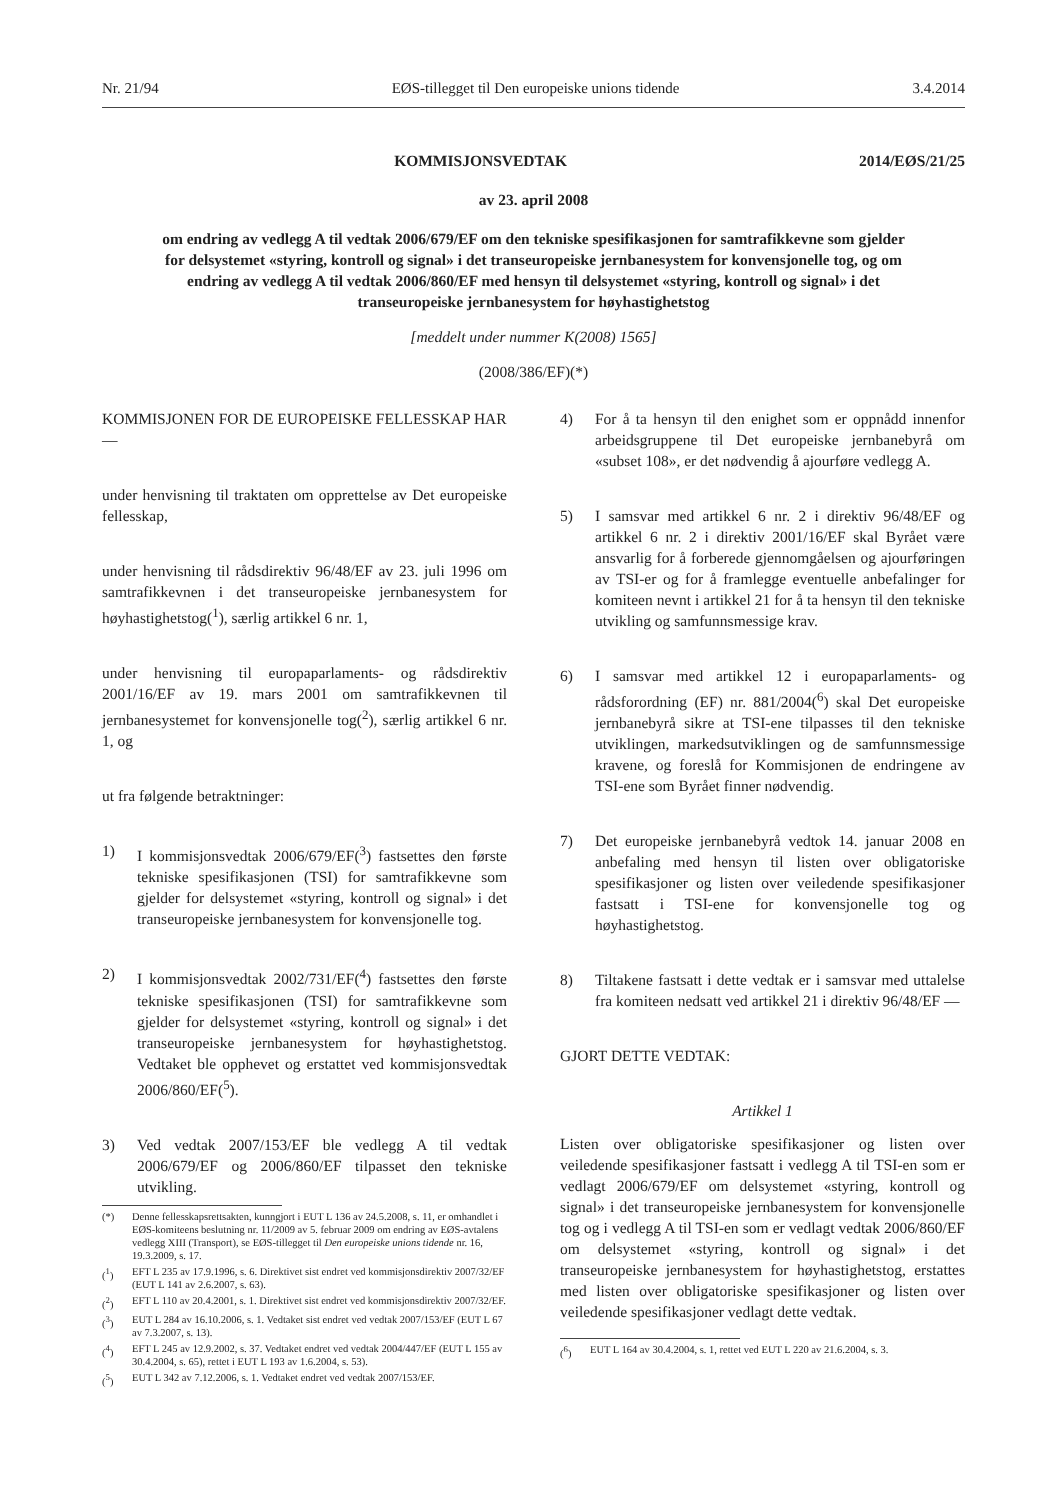Nr. 21/94 EØS-tillegget til Den europeiske unions tidende 3.4.2014
2014/EØS/21/25 KOMMISJONSVEDTAK
av 23. april 2008
om endring av vedlegg A til vedtak 2006/679/EF om den tekniske spesifikasjonen for samtrafikkevne som gjelder for delsystemet «styring, kontroll og signal» i det transeuropeiske jernbanesystem for konvensjonelle tog, og om endring av vedlegg A til vedtak 2006/860/EF med hensyn til delsystemet «styring, kontroll og signal» i det transeuropeiske jernbanesystem for høyhastighetstog
[meddelt under nummer K(2008) 1565]
(2008/386/EF)(*)
KOMMISJONEN FOR DE EUROPEISKE FELLESSKAP HAR —
under henvisning til traktaten om opprettelse av Det europeiske fellesskap,
under henvisning til rådsdirektiv 96/48/EF av 23. juli 1996 om samtrafikkevnen i det transeuropeiske jernbanesystem for høyhastighetstog(<sup>1</sup>), særlig artikkel 6 nr. 1,
under henvisning til europaparlaments- og rådsdirektiv 2001/16/EF av 19. mars 2001 om samtrafikkevnen til jernbanesystemet for konvensjonelle tog(<sup>2</sup>), særlig artikkel 6 nr. 1, og
ut fra følgende betraktninger:
1) I kommisjonsvedtak 2006/679/EF(<sup>3</sup>) fastsettes den første tekniske spesifikasjonen (TSI) for samtrafikkevne som gjelder for delsystemet «styring, kontroll og signal» i det transeuropeiske jernbanesystem for konvensjonelle tog.
2) I kommisjonsvedtak 2002/731/EF(<sup>4</sup>) fastsettes den første tekniske spesifikasjonen (TSI) for samtrafikkevne som gjelder for delsystemet «styring, kontroll og signal» i det transeuropeiske jernbanesystem for høyhastighetstog. Vedtaket ble opphevet og erstattet ved kommisjonsvedtak 2006/860/EF(<sup>5</sup>).
3) Ved vedtak 2007/153/EF ble vedlegg A til vedtak 2006/679/EF og 2006/860/EF tilpasset den tekniske utvikling.
(*) Denne fellesskapsrettsakten, kunngjort i EUT L 136 av 24.5.2008, s. 11, er omhandlet i EØS-komiteens beslutning nr. 11/2009 av 5. februar 2009 om endring av EØS-avtalens vedlegg XIII (Transport), se EØS-tillegget til Den europeiske unions tidende nr. 16, 19.3.2009, s. 17.
(<sup>1</sup>) EFT L 235 av 17.9.1996, s. 6. Direktivet sist endret ved kommisjonsdirektiv 2007/32/EF (EUT L 141 av 2.6.2007, s. 63).
(<sup>2</sup>) EFT L 110 av 20.4.2001, s. 1. Direktivet sist endret ved kommisjonsdirektiv 2007/32/EF.
(<sup>3</sup>) EUT L 284 av 16.10.2006, s. 1. Vedtaket sist endret ved vedtak 2007/153/EF (EUT L 67 av 7.3.2007, s. 13).
(<sup>4</sup>) EFT L 245 av 12.9.2002, s. 37. Vedtaket endret ved vedtak 2004/447/EF (EUT L 155 av 30.4.2004, s. 65), rettet i EUT L 193 av 1.6.2004, s. 53).
(<sup>5</sup>) EUT L 342 av 7.12.2006, s. 1. Vedtaket endret ved vedtak 2007/153/EF.
4) For å ta hensyn til den enighet som er oppnådd innenfor arbeidsgruppene til Det europeiske jernbanebyrå om «subset 108», er det nødvendig å ajourføre vedlegg A.
5) I samsvar med artikkel 6 nr. 2 i direktiv 96/48/EF og artikkel 6 nr. 2 i direktiv 2001/16/EF skal Byrået være ansvarlig for å forberede gjennomgåelsen og ajourføringen av TSI-er og for å framlegge eventuelle anbefalinger for komiteen nevnt i artikkel 21 for å ta hensyn til den tekniske utvikling og samfunnsmessige krav.
6) I samsvar med artikkel 12 i europaparlaments- og rådsforordning (EF) nr. 881/2004(<sup>6</sup>) skal Det europeiske jernbanebyrå sikre at TSI-ene tilpasses til den tekniske utviklingen, markedsutviklingen og de samfunnsmessige kravene, og foreslå for Kommisjonen de endringene av TSI-ene som Byrået finner nødvendig.
7) Det europeiske jernbanebyrå vedtok 14. januar 2008 en anbefaling med hensyn til listen over obligatoriske spesifikasjoner og listen over veiledende spesifikasjoner fastsatt i TSI-ene for konvensjonelle tog og høyhastighetstog.
8) Tiltakene fastsatt i dette vedtak er i samsvar med uttalelse fra komiteen nedsatt ved artikkel 21 i direktiv 96/48/EF —
GJORT DETTE VEDTAK:
Artikkel 1
Listen over obligatoriske spesifikasjoner og listen over veiledende spesifikasjoner fastsatt i vedlegg A til TSI-en som er vedlagt 2006/679/EF om delsystemet «styring, kontroll og signal» i det transeuropeiske jernbanesystem for konvensjonelle tog og i vedlegg A til TSI-en som er vedlagt vedtak 2006/860/EF om delsystemet «styring, kontroll og signal» i det transeuropeiske jernbanesystem for høyhastighetstog, erstattes med listen over obligatoriske spesifikasjoner og listen over veiledende spesifikasjoner vedlagt dette vedtak.
(<sup>6</sup>) EUT L 164 av 30.4.2004, s. 1, rettet ved EUT L 220 av 21.6.2004, s. 3.